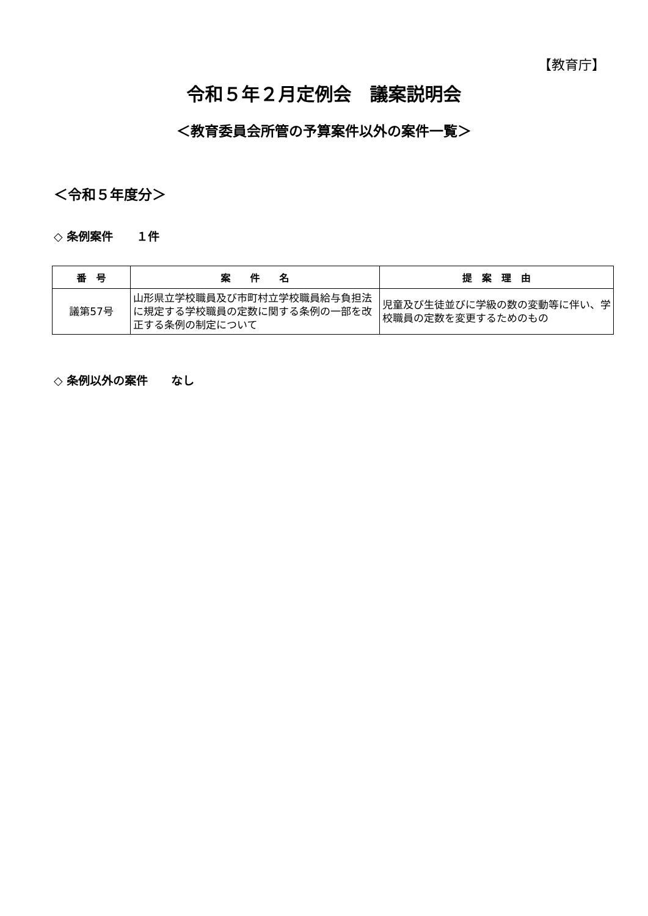【教育庁】
令和５年２月定例会　議案説明会
＜教育委員会所管の予算案件以外の案件一覧＞
＜令和５年度分＞
◇ 条例案件　　１件
| 番 号 | 案 件 名 | 提 案 理 由 |
| --- | --- | --- |
| 議第57号 | 山形県立学校職員及び市町村立学校職員給与負担法に規定する学校職員の定数に関する条例の一部を改正する条例の制定について | 児童及び生徒並びに学級の数の変動等に伴い、学校職員の定数を変更するためのもの |
◇ 条例以外の案件　　なし